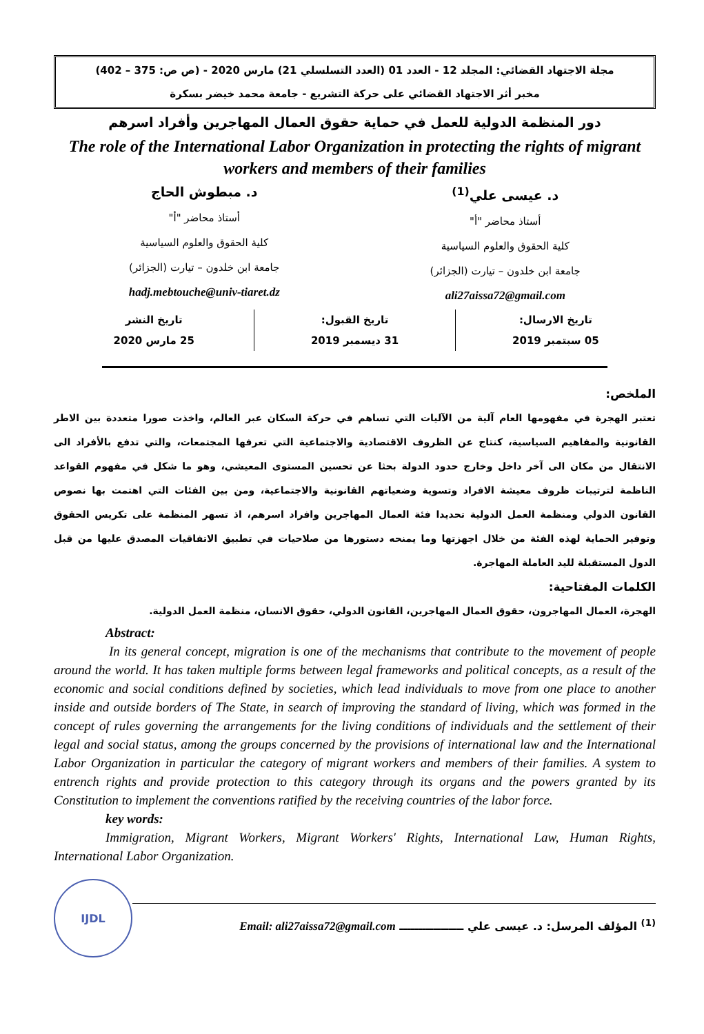مجلة الاجتهاد القضائي: المجلد 12 - العدد 01 (العدد التسلسلي 21) مارس 2020 - (ص ص: 375 – 402)
مخبر أثر الاجتهاد القضائي على حركة التشريع - جامعة محمد خيضر بسكرة
دور المنظمة الدولية للعمل في حماية حقوق العمال المهاجرين وأفراد اسرهم
The role of the International Labor Organization in protecting the rights of migrant workers and members of their families
د. عيسى علي<sup>(1)</sup>
أستاذ محاضر "أ"
كلية الحقوق والعلوم السياسية
جامعة ابن خلدون – تيارت (الجزائر)
ali27aissa72@gmail.com
د. مبطوش الحاج
أستاذ محاضر "أ"
كلية الحقوق والعلوم السياسية
جامعة ابن خلدون – تيارت (الجزائر)
hadj.mebtouche@univ-tiaret.dz
تاريخ الارسال:
05 سبتمبر 2019
تاريخ القبول:
31 ديسمبر 2019
تاريخ النشر
25 مارس 2020
الملخص:
تعتبر الهجرة في مفهومها العام آلية من الآليات التي تساهم في حركة السكان عبر العالم، واخذت صورا متعددة بين الاطر القانونية والمفاهيم السياسية، كنتاج عن الظروف الاقتصادية والاجتماعية التي تعرفها المجتمعات، والتي تدفع بالأفراد الى الانتقال من مكان الى آخر داخل وخارج حدود الدولة بحثا عن تحسين المستوى المعيشي، وهو ما شكل في مفهوم القواعد الناظمة لترتيبات ظروف معيشة الافراد وتسوية وضعياتهم القانونية والاجتماعية، ومن بين الفئات التي اهتمت بها نصوص القانون الدولي ومنظمة العمل الدولية تحديدا فئة العمال المهاجرين وافراد اسرهم، اذ تسهر المنظمة على تكريس الحقوق وتوفير الحماية لهذه الفئة من خلال اجهزتها وما يمنحه دستورها من صلاحيات في تطبيق الاتفاقيات المصدق عليها من قبل الدول المستقبلة لليد العاملة المهاجرة.
الكلمات المفتاحية:
الهجرة، العمال المهاجرون، حقوق العمال المهاجرين، القانون الدولي، حقوق الانسان، منظمة العمل الدولية.
Abstract:
In its general concept, migration is one of the mechanisms that contribute to the movement of people around the world. It has taken multiple forms between legal frameworks and political concepts, as a result of the economic and social conditions defined by societies, which lead individuals to move from one place to another inside and outside borders of The State, in search of improving the standard of living, which was formed in the concept of rules governing the arrangements for the living conditions of individuals and the settlement of their legal and social status, among the groups concerned by the provisions of international law and the International Labor Organization in particular the category of migrant workers and members of their families. A system to entrench rights and provide protection to this category through its organs and the powers granted by its Constitution to implement the conventions ratified by the receiving countries of the labor force.
key words:
Immigration, Migrant Workers, Migrant Workers' Rights, International Law, Human Rights, International Labor Organization.
IJDL
<sup>(1)</sup> المؤلف المرسل: د. عيسى علي ـــــــــــــــــ Email: ali27aissa72@gmail.com